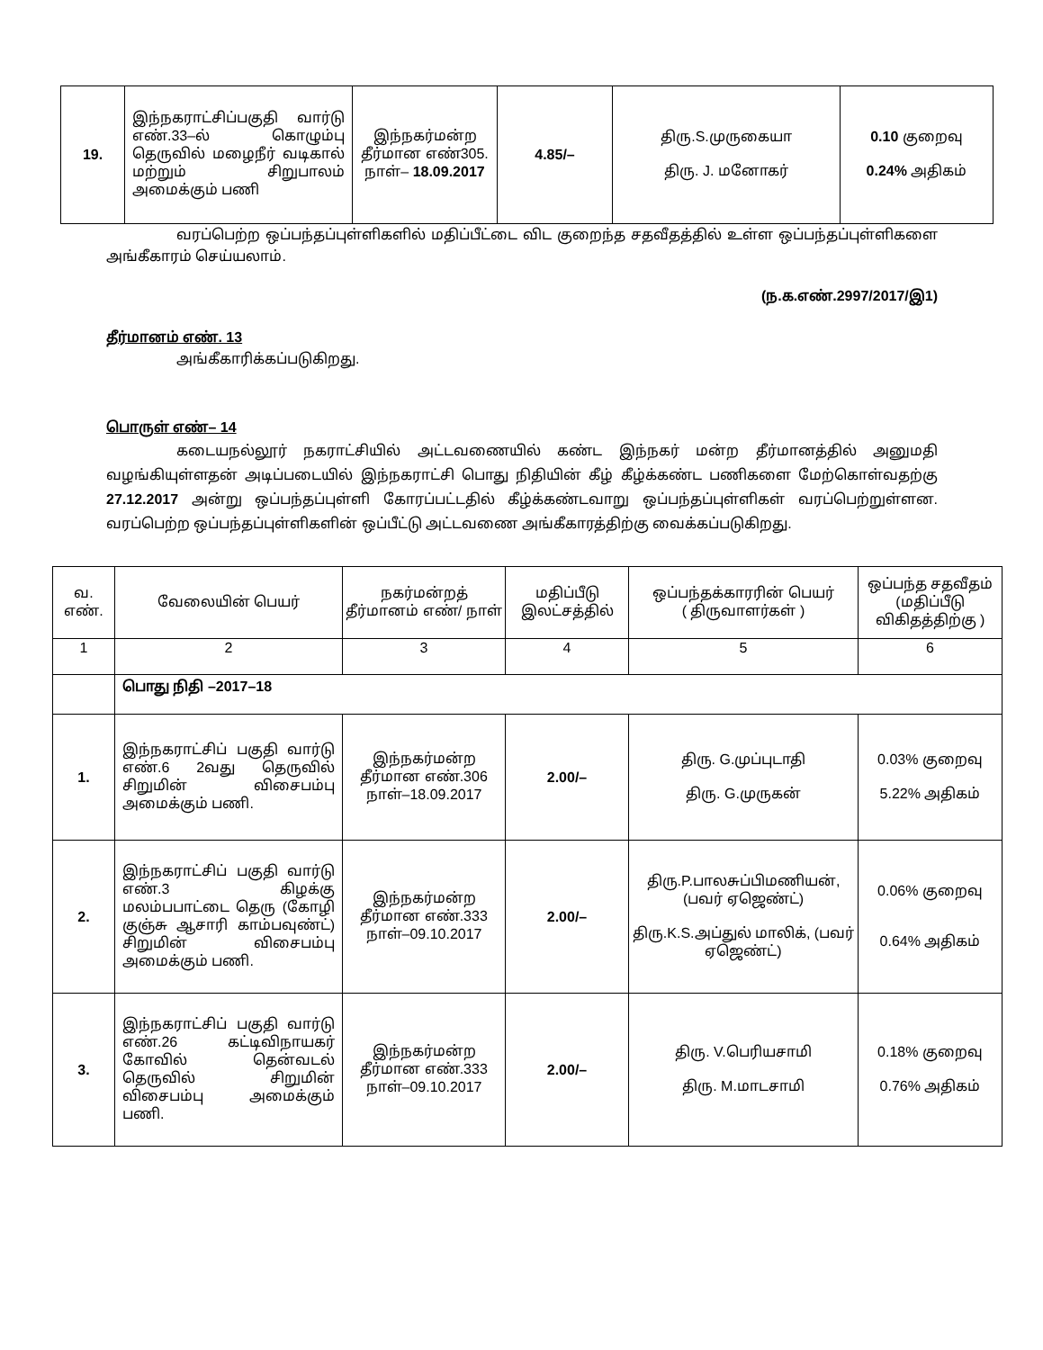| 19. | இந்நகராட்சிப்பகுதி வார்டு எண்.33–ல் கொழும்பு தெருவில் மழைநீர் வடிகால் மற்றும் சிறுபாலம் அமைக்கும் பணி | இந்நகர்மன்ற தீர்மான எண்305. நாள்– 18.09.2017 | 4.85/– | திரு.S.முருகையா திரு. J. மனோகர் | 0.10 குறைவு 0.24% அதிகம் |
வரப்பெற்ற ஒப்பந்தப்புள்ளிகளில் மதிப்பீட்டை விட குறைந்த சதவீதத்தில் உள்ள ஒப்பந்தப்புள்ளிகளை அங்கீகாரம் செய்யலாம்.
(ந.க.எண்.2997/2017/இ1)
தீர்மானம் எண். 13
அங்கீகாரிக்கப்படுகிறது.
பொருள் எண்– 14
கடையநல்லூர் நகராட்சியில் அட்டவணையில் கண்ட இந்நகர் மன்ற தீர்மானத்தில் அனுமதி வழங்கியுள்ளதன் அடிப்படையில் இந்நகராட்சி பொது நிதியின் கீழ் கீழ்க்கண்ட பணிகளை மேற்கொள்வதற்கு 27.12.2017 அன்று ஒப்பந்தப்புள்ளி கோரப்பட்டதில் கீழ்க்கண்டவாறு ஒப்பந்தப்புள்ளிகள் வரப்பெற்றுள்ளன. வரப்பெற்ற ஒப்பந்தப்புள்ளிகளின் ஒப்பீட்டு அட்டவணை அங்கீகாரத்திற்கு வைக்கப்படுகிறது.
| வ. எண். | வேலையின் பெயர் | நகர்மன்றத் தீர்மானம் எண்/ நாள் | மதிப்பீடு இலட்சத்தில் | ஒப்பந்தக்காரரின் பெயர் ( திருவாளர்கள் ) | ஒப்பந்த சதவீதம் (மதிப்பீடு விகிதத்திற்கு ) |
| --- | --- | --- | --- | --- | --- |
| 1 | 2 | 3 | 4 | 5 | 6 |
| | பொது நிதி –2017–18 | | | | |
| 1. | இந்நகராட்சிப் பகுதி வார்டு எண்.6 2வது தெருவில் சிறுமின் விசைபம்பு அமைக்கும் பணி. | இந்நகர்மன்ற தீர்மான எண்.306 நாள்–18.09.2017 | 2.00/– | திரு. G.முப்புடாதி திரு. G.முருகன் | 0.03% குறைவு 5.22% அதிகம் |
| 2. | இந்நகராட்சிப் பகுதி வார்டு எண்.3 கிழக்கு மலம்பபாட்டை தெரு (கோழி குஞ்சு ஆசாரி காம்பவுண்ட்) சிறுமின் விசைபம்பு அமைக்கும் பணி. | இந்நகர்மன்ற தீர்மான எண்.333 நாள்–09.10.2017 | 2.00/– | திரு.P.பாலசுப்பிமணியன், (பவர் ஏஜெண்ட்) திரு.K.S.அப்துல் மாலிக், (பவர் ஏஜெண்ட்) | 0.06% குறைவு 0.64% அதிகம் |
| 3. | இந்நகராட்சிப் பகுதி வார்டு எண்.26 கட்டிவிநாயகர் கோவில் தென்வடல் தெருவில் சிறுமின் விசைபம்பு அமைக்கும் பணி. | இந்நகர்மன்ற தீர்மான எண்.333 நாள்–09.10.2017 | 2.00/– | திரு. V.பெரியசாமி திரு. M.மாடசாமி | 0.18% குறைவு 0.76% அதிகம் |